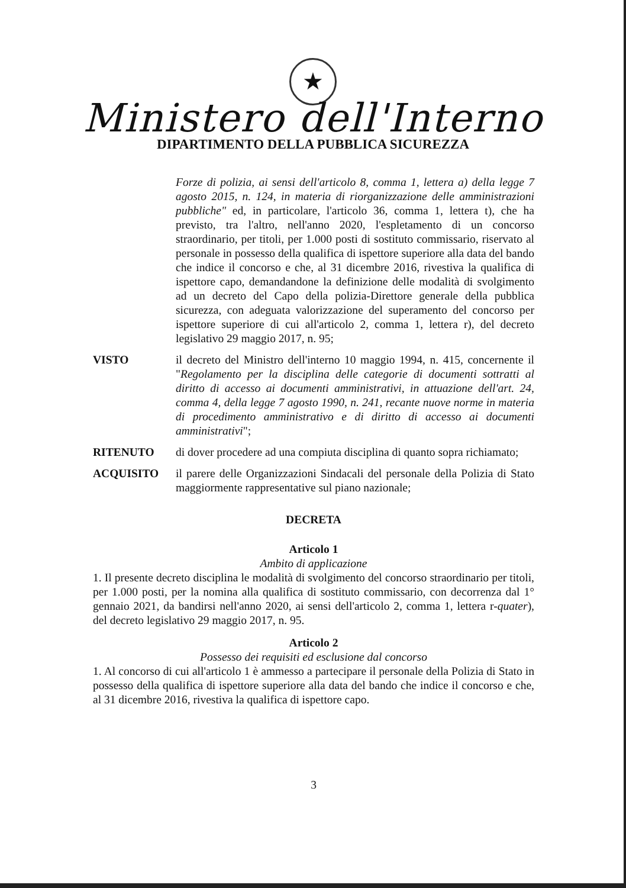★
Ministero dell'Interno
DIPARTIMENTO DELLA PUBBLICA SICUREZZA
Forze di polizia, ai sensi dell'articolo 8, comma 1, lettera a) della legge 7 agosto 2015, n. 124, in materia di riorganizzazione delle amministrazioni pubbliche" ed, in particolare, l'articolo 36, comma 1, lettera t), che ha previsto, tra l'altro, nell'anno 2020, l'espletamento di un concorso straordinario, per titoli, per 1.000 posti di sostituto commissario, riservato al personale in possesso della qualifica di ispettore superiore alla data del bando che indice il concorso e che, al 31 dicembre 2016, rivestiva la qualifica di ispettore capo, demandandone la definizione delle modalità di svolgimento ad un decreto del Capo della polizia-Direttore generale della pubblica sicurezza, con adeguata valorizzazione del superamento del concorso per ispettore superiore di cui all'articolo 2, comma 1, lettera r), del decreto legislativo 29 maggio 2017, n. 95;
VISTO il decreto del Ministro dell'interno 10 maggio 1994, n. 415, concernente il "Regolamento per la disciplina delle categorie di documenti sottratti al diritto di accesso ai documenti amministrativi, in attuazione dell'art. 24, comma 4, della legge 7 agosto 1990, n. 241, recante nuove norme in materia di procedimento amministrativo e di diritto di accesso ai documenti amministrativi";
RITENUTO di dover procedere ad una compiuta disciplina di quanto sopra richiamato;
ACQUISITO il parere delle Organizzazioni Sindacali del personale della Polizia di Stato maggiormente rappresentative sul piano nazionale;
DECRETA
Articolo 1
Ambito di applicazione
1. Il presente decreto disciplina le modalità di svolgimento del concorso straordinario per titoli, per 1.000 posti, per la nomina alla qualifica di sostituto commissario, con decorrenza dal 1° gennaio 2021, da bandirsi nell'anno 2020, ai sensi dell'articolo 2, comma 1, lettera r-quater), del decreto legislativo 29 maggio 2017, n. 95.
Articolo 2
Possesso dei requisiti ed esclusione dal concorso
1. Al concorso di cui all'articolo 1 è ammesso a partecipare il personale della Polizia di Stato in possesso della qualifica di ispettore superiore alla data del bando che indice il concorso e che, al 31 dicembre 2016, rivestiva la qualifica di ispettore capo.
3